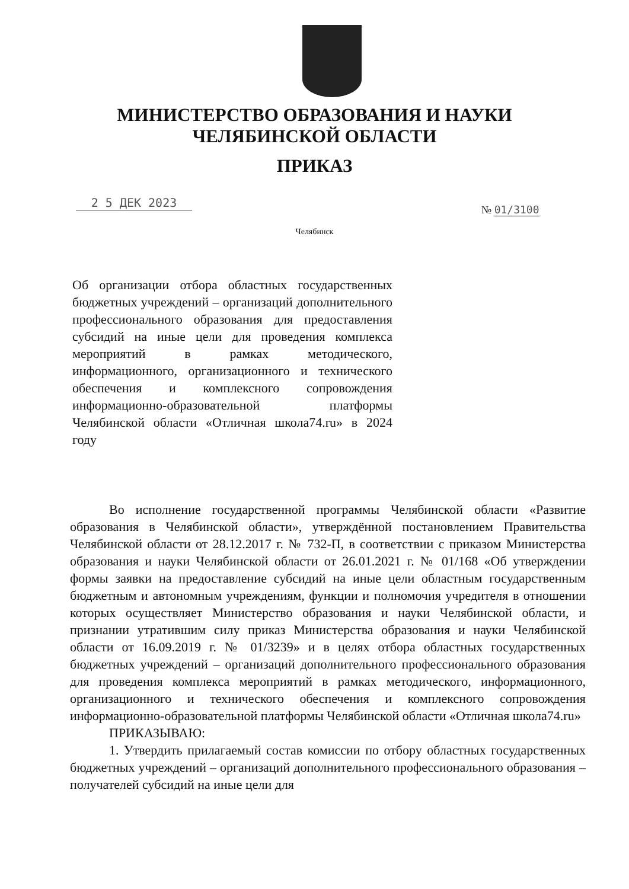МИНИСТЕРСТВО ОБРАЗОВАНИЯ И НАУКИ
ЧЕЛЯБИНСКОЙ ОБЛАСТИ
ПРИКАЗ
2 5 ДЕК 2023 № 01/3100
Челябинск
Об организации отбора областных государственных бюджетных учреждений – организаций дополнительного профессионального образования для предоставления субсидий на иные цели для проведения комплекса мероприятий в рамках методического, информационного, организационного и технического обеспечения и комплексного сопровождения информационно-образовательной платформы Челябинской области «Отличная школа74.ru» в 2024 году
Во исполнение государственной программы Челябинской области «Развитие образования в Челябинской области», утверждённой постановлением Правительства Челябинской области от 28.12.2017 г. № 732-П, в соответствии с приказом Министерства образования и науки Челябинской области от 26.01.2021 г. № 01/168 «Об утверждении формы заявки на предоставление субсидий на иные цели областным государственным бюджетным и автономным учреждениям, функции и полномочия учредителя в отношении которых осуществляет Министерство образования и науки Челябинской области, и признании утратившим силу приказ Министерства образования и науки Челябинской области от 16.09.2019 г. № 01/3239» и в целях отбора областных государственных бюджетных учреждений – организаций дополнительного профессионального образования для проведения комплекса мероприятий в рамках методического, информационного, организационного и технического обеспечения и комплексного сопровождения информационно-образовательной платформы Челябинской области «Отличная школа74.ru»
ПРИКАЗЫВАЮ:
1. Утвердить прилагаемый состав комиссии по отбору областных государственных бюджетных учреждений – организаций дополнительного профессионального образования – получателей субсидий на иные цели для